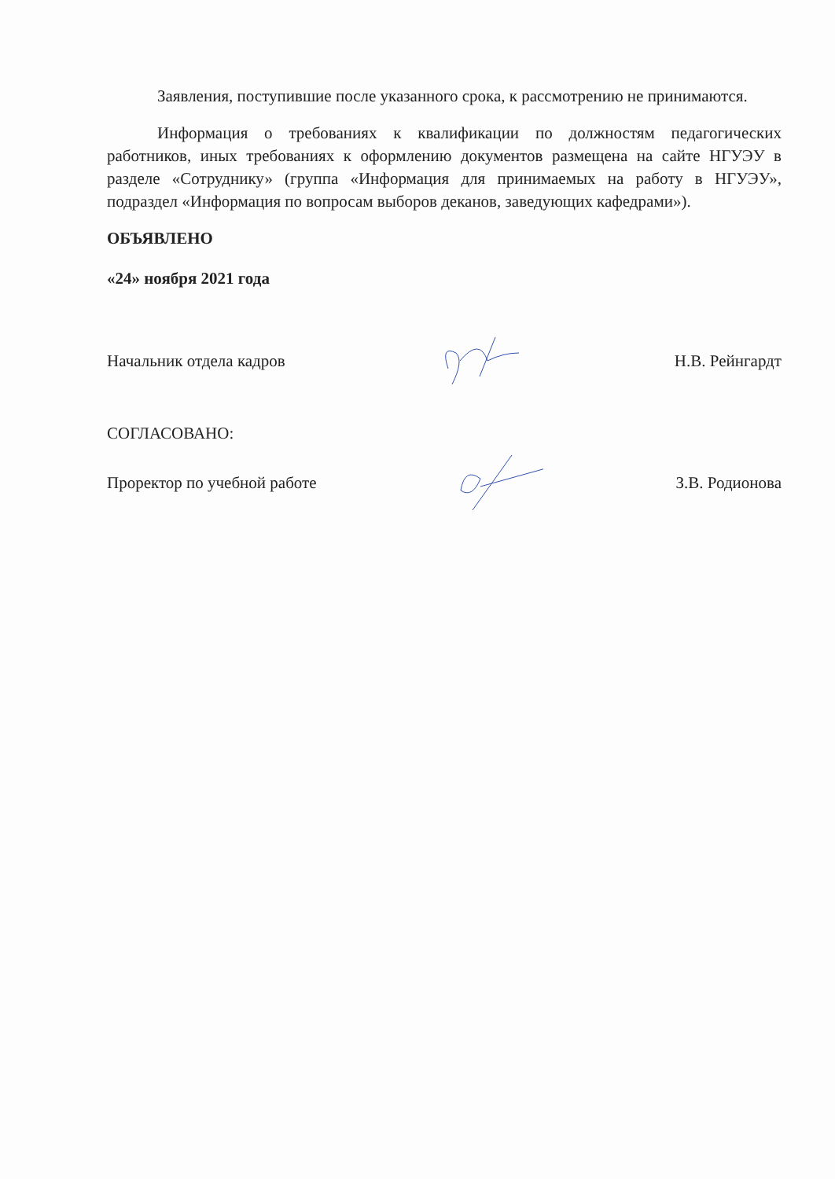Заявления, поступившие после указанного срока, к рассмотрению не принимаются.
Информация о требованиях к квалификации по должностям педагогических работников, иных требованиях к оформлению документов размещена на сайте НГУЭУ в разделе «Сотруднику» (группа «Информация для принимаемых на работу в НГУЭУ», подраздел «Информация по вопросам выборов деканов, заведующих кафедрами»).
ОБЪЯВЛЕНО
«24» ноября 2021 года
Начальник отдела кадров Н.В. Рейнгардт
СОГЛАСОВАНО:
Проректор по учебной работе З.В. Родионова